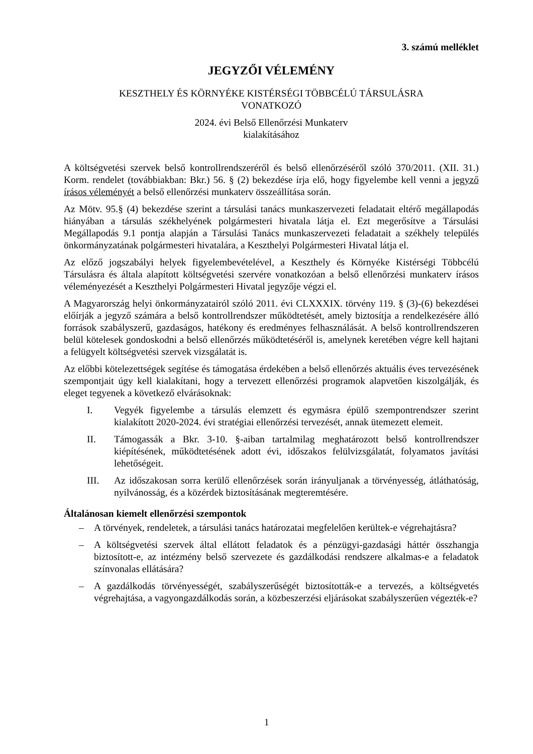3. számú melléklet
JEGYZŐI VÉLEMÉNY
KESZTHELY ÉS KÖRNYÉKE KISTÉRSÉGI TÖBBCÉLÚ TÁRSULÁSRA
VONATKOZÓ
2024. évi Belső Ellenőrzési Munkaterv
kialakításához
A költségvetési szervek belső kontrollrendszeréről és belső ellenőrzéséről szóló 370/2011. (XII. 31.) Korm. rendelet (továbbiakban: Bkr.) 56. § (2) bekezdése írja elő, hogy figyelembe kell venni a jegyző írásos véleményét a belső ellenőrzési munkaterv összeállítása során.
Az Mötv. 95.§ (4) bekezdése szerint a társulási tanács munkaszervezeti feladatait eltérő megállapodás hiányában a társulás székhelyének polgármesteri hivatala látja el. Ezt megerősítve a Társulási Megállapodás 9.1 pontja alapján a Társulási Tanács munkaszervezeti feladatait a székhely település önkormányzatának polgármesteri hivatalára, a Keszthelyi Polgármesteri Hivatal látja el.
Az előző jogszabályi helyek figyelembevételével, a Keszthely és Környéke Kistérségi Többcélú Társulásra és általa alapított költségvetési szervére vonatkozóan a belső ellenőrzési munkaterv írásos véleményezését a Keszthelyi Polgármesteri Hivatal jegyzője végzi el.
A Magyarország helyi önkormányzatairól szóló 2011. évi CLXXXIX. törvény 119. § (3)-(6) bekezdései előírják a jegyző számára a belső kontrollrendszer működtetését, amely biztosítja a rendelkezésére álló források szabályszerű, gazdaságos, hatékony és eredményes felhasználását. A belső kontrollrendszeren belül kötelesek gondoskodni a belső ellenőrzés működtetéséről is, amelynek keretében végre kell hajtani a felügyelt költségvetési szervek vizsgálatát is.
Az előbbi kötelezettségek segítése és támogatása érdekében a belső ellenőrzés aktuális éves tervezésének szempontjait úgy kell kialakítani, hogy a tervezett ellenőrzési programok alapvetően kiszolgálják, és eleget tegyenek a következő elvárásoknak:
I. Vegyék figyelembe a társulás elemzett és egymásra épülő szempontrendszer szerint kialakított 2020-2024. évi stratégiai ellenőrzési tervezését, annak ütemezett elemeit.
II. Támogassák a Bkr. 3-10. §-aiban tartalmilag meghatározott belső kontrollrendszer kiépítésének, működtetésének adott évi, időszakos felülvizsgálatát, folyamatos javítási lehetőségeit.
III. Az időszakosan sorra kerülő ellenőrzések során irányuljanak a törvényesség, átláthatóság, nyilvánosság, és a közérdek biztosításának megteremtésére.
Általánosan kiemelt ellenőrzési szempontok
– A törvények, rendeletek, a társulási tanács határozatai megfelelően kerültek-e végrehajtásra?
– A költségvetési szervek által ellátott feladatok és a pénzügyi-gazdasági háttér összhangja biztosított-e, az intézmény belső szervezete és gazdálkodási rendszere alkalmas-e a feladatok színvonalas ellátására?
– A gazdálkodás törvényességét, szabályszerűségét biztosították-e a tervezés, a költségvetés végrehajtása, a vagyongazdálkodás során, a közbeszerzési eljárásokat szabályszerűen végezték-e?
1